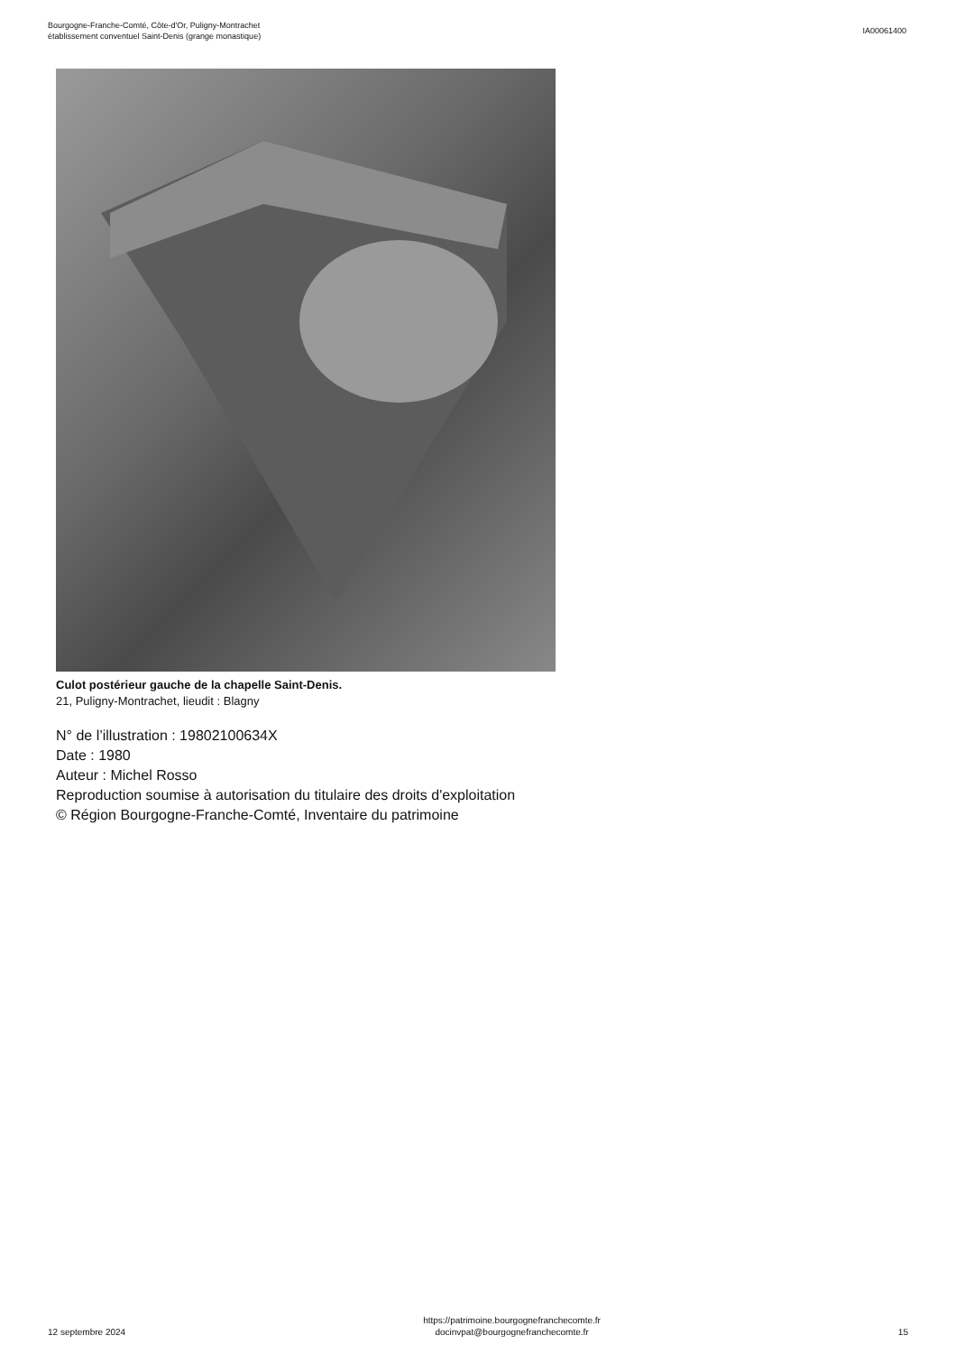Bourgogne-Franche-Comté, Côte-d'Or, Puligny-Montrachet
établissement conventuel Saint-Denis (grange monastique)
IA00061400
Culot postérieur gauche de la chapelle Saint-Denis.
21, Puligny-Montrachet, lieudit : Blagny
N° de l’illustration : 19802100634X
Date : 1980
Auteur : Michel Rosso
Reproduction soumise à autorisation du titulaire des droits d'exploitation
© Région Bourgogne-Franche-Comté, Inventaire du patrimoine
12 septembre 2024
https://patrimoine.bourgognefranchecomte.fr
docinvpat@bourgognefranchecomte.fr
15